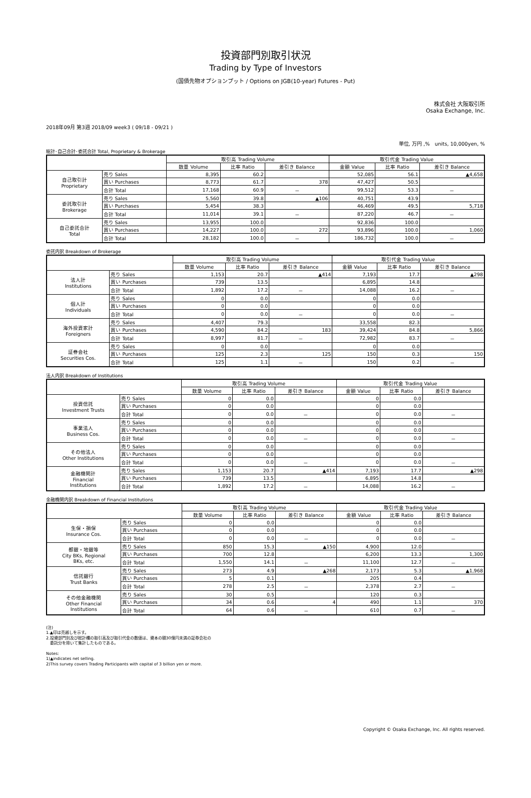投資部門別取引状況
Trading by Type of Investors
(国債先物オプションプット / Options on JGB(10-year) Futures - Put)
株式会社 大阪取引所
Osaka Exchange, Inc.
2018年09月 第3週 2018/09 week3 ( 09/18 - 09/21 )
単位, 万円 ,%　units, 10,000yen, %
総計･自己合計･委託合計 Total, Proprietary & Brokerage
| | | 取引高 Trading Volume | | | 取引代金 Trading Value | | |
| --- | --- | --- | --- | --- | --- | --- | --- |
| | | 数量 Volume | 比率 Ratio | 差引き Balance | 金額 Value | 比率 Ratio | 差引き Balance |
| 自己取引計 Proprietary | 売り Sales | 8,395 | 60.2 | | 52,085 | 56.1 | ▲4,658 |
| | 買い Purchases | 8,773 | 61.7 | 378 | 47,427 | 50.5 | |
| | 合計 Total | 17,168 | 60.9 | － | 99,512 | 53.3 | － |
| 委託取引計 Brokerage | 売り Sales | 5,560 | 39.8 | ▲106 | 40,751 | 43.9 | |
| | 買い Purchases | 5,454 | 38.3 | | 46,469 | 49.5 | 5,718 |
| | 合計 Total | 11,014 | 39.1 | － | 87,220 | 46.7 | － |
| 自己委託合計 Total | 売り Sales | 13,955 | 100.0 | | 92,836 | 100.0 | |
| | 買い Purchases | 14,227 | 100.0 | 272 | 93,896 | 100.0 | 1,060 |
| | 合計 Total | 28,182 | 100.0 | － | 186,732 | 100.0 | － |
委託内訳 Breakdown of Brokerage
| | | 取引高 Trading Volume | | | 取引代金 Trading Value | | |
| --- | --- | --- | --- | --- | --- | --- | --- |
| | | 数量 Volume | 比率 Ratio | 差引き Balance | 金額 Value | 比率 Ratio | 差引き Balance |
| 法人計 Institutions | 売り Sales | 1,153 | 20.7 | ▲414 | 7,193 | 17.7 | ▲298 |
| | 買い Purchases | 739 | 13.5 | | 6,895 | 14.8 | |
| | 合計 Total | 1,892 | 17.2 | － | 14,088 | 16.2 | － |
| 個人計 Individuals | 売り Sales | 0 | 0.0 | | 0 | 0.0 | |
| | 買い Purchases | 0 | 0.0 | | 0 | 0.0 | |
| | 合計 Total | 0 | 0.0 | － | 0 | 0.0 | － |
| 海外投資家計 Foreigners | 売り Sales | 4,407 | 79.3 | | 33,558 | 82.3 | |
| | 買い Purchases | 4,590 | 84.2 | 183 | 39,424 | 84.8 | 5,866 |
| | 合計 Total | 8,997 | 81.7 | － | 72,982 | 83.7 | － |
| 証券会社 Securities Cos. | 売り Sales | 0 | 0.0 | | 0 | 0.0 | |
| | 買い Purchases | 125 | 2.3 | 125 | 150 | 0.3 | 150 |
| | 合計 Total | 125 | 1.1 | － | 150 | 0.2 | － |
法人内訳 Breakdown of Institutions
| | | 取引高 Trading Volume | | | 取引代金 Trading Value | | |
| --- | --- | --- | --- | --- | --- | --- | --- |
| | | 数量 Volume | 比率 Ratio | 差引き Balance | 金額 Value | 比率 Ratio | 差引き Balance |
| 投資信託 Investment Trusts | 売り Sales | 0 | 0.0 | | 0 | 0.0 | |
| | 買い Purchases | 0 | 0.0 | | 0 | 0.0 | |
| | 合計 Total | 0 | 0.0 | － | 0 | 0.0 | － |
| 事業法人 Business Cos. | 売り Sales | 0 | 0.0 | | 0 | 0.0 | |
| | 買い Purchases | 0 | 0.0 | | 0 | 0.0 | |
| | 合計 Total | 0 | 0.0 | － | 0 | 0.0 | － |
| その他法人 Other Institutions | 売り Sales | 0 | 0.0 | | 0 | 0.0 | |
| | 買い Purchases | 0 | 0.0 | | 0 | 0.0 | |
| | 合計 Total | 0 | 0.0 | － | 0 | 0.0 | － |
| 金融機関計 Financial Institutions | 売り Sales | 1,153 | 20.7 | ▲414 | 7,193 | 17.7 | ▲298 |
| | 買い Purchases | 739 | 13.5 | | 6,895 | 14.8 | |
| | 合計 Total | 1,892 | 17.2 | － | 14,088 | 16.2 | － |
金融機関内訳 Breakdown of Financial Institutions
| | | 取引高 Trading Volume | | | 取引代金 Trading Value | | |
| --- | --- | --- | --- | --- | --- | --- | --- |
| | | 数量 Volume | 比率 Ratio | 差引き Balance | 金額 Value | 比率 Ratio | 差引き Balance |
| 生保・損保 Insurance Cos. | 売り Sales | 0 | 0.0 | | 0 | 0.0 | |
| | 買い Purchases | 0 | 0.0 | | 0 | 0.0 | |
| | 合計 Total | 0 | 0.0 | － | 0 | 0.0 | － |
| 都銀・地銀等 City BKs, Regional BKs, etc. | 売り Sales | 850 | 15.3 | ▲150 | 4,900 | 12.0 | |
| | 買い Purchases | 700 | 12.8 | | 6,200 | 13.3 | 1,300 |
| | 合計 Total | 1,550 | 14.1 | － | 11,100 | 12.7 | － |
| 信託銀行 Trust Banks | 売り Sales | 273 | 4.9 | ▲268 | 2,173 | 5.3 | ▲1,968 |
| | 買い Purchases | 5 | 0.1 | | 205 | 0.4 | |
| | 合計 Total | 278 | 2.5 | － | 2,378 | 2.7 | － |
| その他金融機関 Other Financial Institutions | 売り Sales | 30 | 0.5 | | 120 | 0.3 | |
| | 買い Purchases | 34 | 0.6 | 4 | 490 | 1.1 | 370 |
| | 合計 Total | 64 | 0.6 | － | 610 | 0.7 | － |
(注)
1.▲印は売越しを示す。
2.投資部門別及び総計欄の取引高及び取引代金の数値は、資本の額30億円未満の証券会社の
　委託分を除いて集計したものである。
Notes:
1)▲indicates net selling.
2)This survey covers Trading Participants with capital of 3 billion yen or more.
Copyright © Osaka Exchange, Inc. All rights reserved.